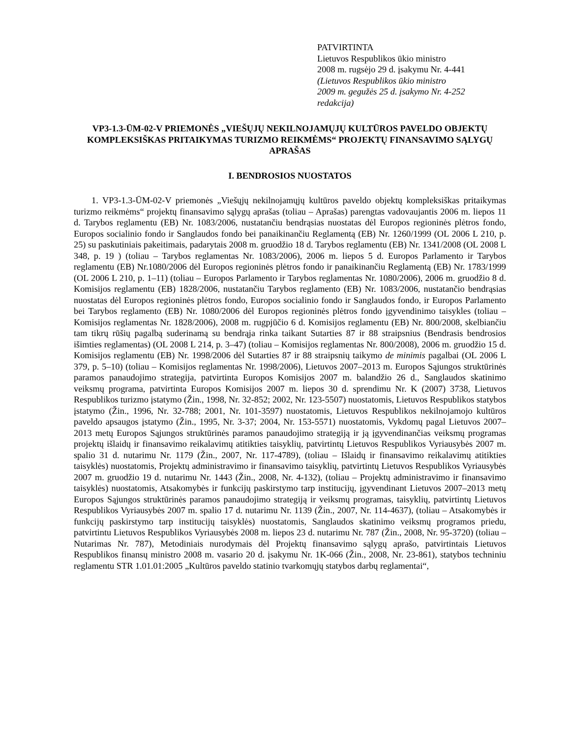PATVIRTINTA
Lietuvos Respublikos ūkio ministro
2008 m. rugsėjo 29 d. įsakymu Nr. 4-441
(Lietuvos Respublikos ūkio ministro
2009 m. gegužės 25 d. įsakymo Nr. 4-252
redakcija)
VP3-1.3-ŪM-02-V PRIEMONĖS „VIEŠŲJŲ NEKILNOJAMŲJŲ KULTŪROS PAVELDO OBJEKTŲ KOMPLEKSIŠKAS PRITAIKYMAS TURIZMO REIKMĖMS“ PROJEKTŲ FINANSAVIMO SĄLYGŲ APRAŠAS
I. BENDROSIOS NUOSTATOS
1. VP3-1.3-ŪM-02-V priemonės „Viešųjų nekilnojamųjų kultūros paveldo objektų kompleksiškas pritaikymas turizmo reikmėms“ projektų finansavimo sąlygų aprašas (toliau – Aprašas) parengtas vadovaujantis 2006 m. liepos 11 d. Tarybos reglamentu (EB) Nr. 1083/2006, nustatančiu bendrąsias nuostatas dėl Europos regioninės plėtros fondo, Europos socialinio fondo ir Sanglaudos fondo bei panaikinančiu Reglamentą (EB) Nr. 1260/1999 (OL 2006 L 210, p. 25) su paskutiniais pakeitimais, padarytais 2008 m. gruodžio 18 d. Tarybos reglamentu (EB) Nr. 1341/2008 (OL 2008 L 348, p. 19 ) (toliau – Tarybos reglamentas Nr. 1083/2006), 2006 m. liepos 5 d. Europos Parlamento ir Tarybos reglamentu (EB) Nr.1080/2006 dėl Europos regioninės plėtros fondo ir panaikinančiu Reglamentą (EB) Nr. 1783/1999 (OL 2006 L 210, p. 1–11) (toliau – Europos Parlamento ir Tarybos reglamentas Nr. 1080/2006), 2006 m. gruodžio 8 d. Komisijos reglamentu (EB) 1828/2006, nustatančiu Tarybos reglamento (EB) Nr. 1083/2006, nustatančio bendrąsias nuostatas dėl Europos regioninės plėtros fondo, Europos socialinio fondo ir Sanglaudos fondo, ir Europos Parlamento bei Tarybos reglamento (EB) Nr. 1080/2006 dėl Europos regioninės plėtros fondo įgyvendinimo taisykles (toliau – Komisijos reglamentas Nr. 1828/2006), 2008 m. rugpjūčio 6 d. Komisijos reglamentu (EB) Nr. 800/2008, skelbiančiu tam tikrų rūšių pagalbą suderinamą su bendrąja rinka taikant Sutarties 87 ir 88 straipsnius (Bendrasis bendrosios išimties reglamentas) (OL 2008 L 214, p. 3–47) (toliau – Komisijos reglamentas Nr. 800/2008), 2006 m. gruodžio 15 d. Komisijos reglamentu (EB) Nr. 1998/2006 dėl Sutarties 87 ir 88 straipsnių taikymo de minimis pagalbai (OL 2006 L 379, p. 5–10) (toliau – Komisijos reglamentas Nr. 1998/2006), Lietuvos 2007–2013 m. Europos Sąjungos struktūrinės paramos panaudojimo strategija, patvirtinta Europos Komisijos 2007 m. balandžio 26 d., Sanglaudos skatinimo veiksmų programa, patvirtinta Europos Komisijos 2007 m. liepos 30 d. sprendimu Nr. K (2007) 3738, Lietuvos Respublikos turizmo įstatymo (Žin., 1998, Nr. 32-852; 2002, Nr. 123-5507) nuostatomis, Lietuvos Respublikos statybos įstatymo (Žin., 1996, Nr. 32-788; 2001, Nr. 101-3597) nuostatomis, Lietuvos Respublikos nekilnojamojo kultūros paveldo apsaugos įstatymo (Žin., 1995, Nr. 3-37; 2004, Nr. 153-5571) nuostatomis, Vykdomų pagal Lietuvos 2007–2013 metų Europos Sąjungos struktūrinės paramos panaudojimo strategiją ir ją įgyvendinančias veiksmų programas projektų išlaidų ir finansavimo reikalavimų atitikties taisyklių, patvirtintų Lietuvos Respublikos Vyriausybės 2007 m. spalio 31 d. nutarimu Nr. 1179 (Žin., 2007, Nr. 117-4789), (toliau – Išlaidų ir finansavimo reikalavimų atitikties taisyklės) nuostatomis, Projektų administravimo ir finansavimo taisyklių, patvirtintų Lietuvos Respublikos Vyriausybės 2007 m. gruodžio 19 d. nutarimu Nr. 1443 (Žin., 2008, Nr. 4-132), (toliau – Projektų administravimo ir finansavimo taisyklės) nuostatomis, Atsakomybės ir funkcijų paskirstymo tarp institucijų, įgyvendinant Lietuvos 2007–2013 metų Europos Sąjungos struktūrinės paramos panaudojimo strategiją ir veiksmų programas, taisyklių, patvirtintų Lietuvos Respublikos Vyriausybės 2007 m. spalio 17 d. nutarimu Nr. 1139 (Žin., 2007, Nr. 114-4637), (toliau – Atsakomybės ir funkcijų paskirstymo tarp institucijų taisyklės) nuostatomis, Sanglaudos skatinimo veiksmų programos priedu, patvirtintu Lietuvos Respublikos Vyriausybės 2008 m. liepos 23 d. nutarimu Nr. 787 (Žin., 2008, Nr. 95-3720) (toliau – Nutarimas Nr. 787), Metodiniais nurodymais dėl Projektų finansavimo sąlygų aprašo, patvirtintais Lietuvos Respublikos finansų ministro 2008 m. vasario 20 d. įsakymu Nr. 1K-066 (Žin., 2008, Nr. 23-861), statybos techniniu reglamentu STR 1.01.01:2005 „Kultūros paveldo statinio tvarkomųjų statybos darbų reglamentai“,